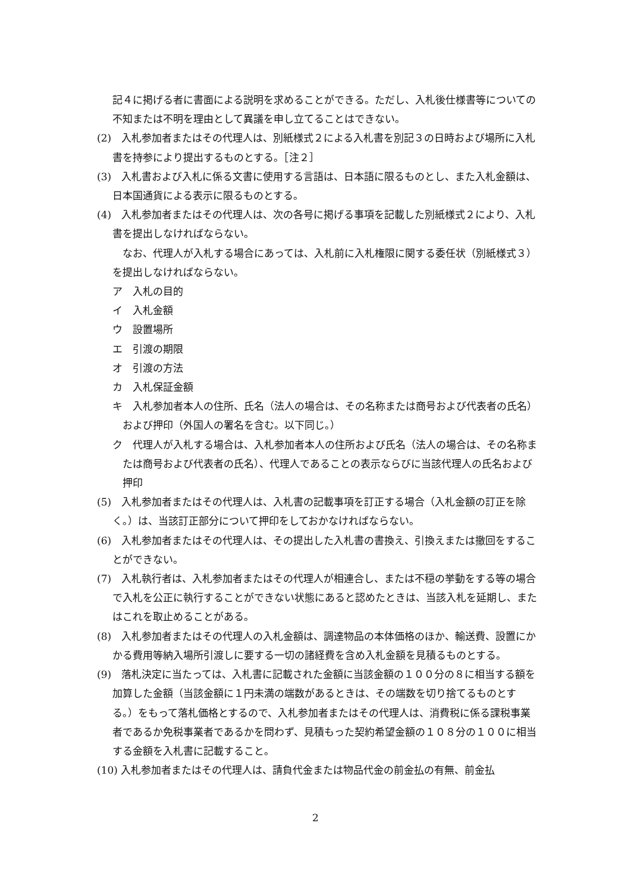記４に掲げる者に書面による説明を求めることができる。ただし、入札後仕様書等についての不知または不明を理由として異議を申し立てることはできない。
(2)　入札参加者またはその代理人は、別紙様式２による入札書を別記３の日時および場所に入札書を持参により提出するものとする。［注２］
(3)　入札書および入札に係る文書に使用する言語は、日本語に限るものとし、また入札金額は、日本国通貨による表示に限るものとする。
(4)　入札参加者またはその代理人は、次の各号に掲げる事項を記載した別紙様式２により、入札書を提出しなければならない。
なお、代理人が入札する場合にあっては、入札前に入札権限に関する委任状（別紙様式３）を提出しなければならない。
ア　入札の目的
イ　入札金額
ウ　設置場所
エ　引渡の期限
オ　引渡の方法
カ　入札保証金額
キ　入札参加者本人の住所、氏名（法人の場合は、その名称または商号および代表者の氏名）および押印（外国人の署名を含む。以下同じ。）
ク　代理人が入札する場合は、入札参加者本人の住所および氏名（法人の場合は、その名称または商号および代表者の氏名）、代理人であることの表示ならびに当該代理人の氏名および押印
(5)　入札参加者またはその代理人は、入札書の記載事項を訂正する場合（入札金額の訂正を除く。）は、当該訂正部分について押印をしておかなければならない。
(6)　入札参加者またはその代理人は、その提出した入札書の書換え、引換えまたは撤回をすることができない。
(7)　入札執行者は、入札参加者またはその代理人が相連合し、または不穏の挙動をする等の場合で入札を公正に執行することができない状態にあると認めたときは、当該入札を延期し、またはこれを取止めることがある。
(8)　入札参加者またはその代理人の入札金額は、調達物品の本体価格のほか、輸送費、設置にかかる費用等納入場所引渡しに要する一切の諸経費を含め入札金額を見積るものとする。
(9)　落札決定に当たっては、入札書に記載された金額に当該金額の１００分の８に相当する額を加算した金額（当該金額に１円未満の端数があるときは、その端数を切り捨てるものとする。）をもって落札価格とするので、入札参加者またはその代理人は、消費税に係る課税事業者であるか免税事業者であるかを問わず、見積もった契約希望金額の１０８分の１００に相当する金額を入札書に記載すること。
(10) 入札参加者またはその代理人は、請負代金または物品代金の前金払の有無、前金払
2